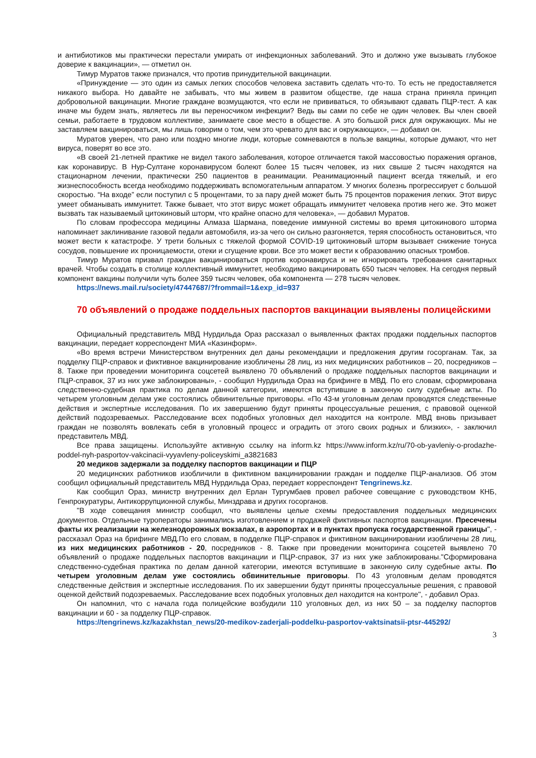и антибиотиков мы практически перестали умирать от инфекционных заболеваний. Это и должно уже вызывать глубокое доверие к вакцинации», — отметил он.
Тимур Муратов также признался, что против принудительной вакцинации.
«Принуждение — это один из самых легких способов человека заставить сделать что-то. То есть не предоставляется никакого выбора. Но давайте не забывать, что мы живем в развитом обществе, где наша страна приняла принцип добровольной вакцинации. Многие граждане возмущаются, что если не прививаться, то обязывают сдавать ПЦР-тест. А как иначе мы будем знать, являетесь ли вы переносчиком инфекции? Ведь вы сами по себе не один человек. Вы член своей семьи, работаете в трудовом коллективе, занимаете свое место в обществе. А это большой риск для окружающих. Мы не заставляем вакцинироваться, мы лишь говорим о том, чем это чревато для вас и окружающих», — добавил он.
Муратов уверен, что рано или поздно многие люди, которые сомневаются в пользе вакцины, которые думают, что нет вируса, поверят во все это.
«В своей 21-летней практике не видел такого заболевания, которое отличается такой массовостью поражения органов, как коронавирус. В Нур-Султане коронавирусом болеют более 15 тысяч человек, из них свыше 2 тысяч находятся на стационарном лечении, практически 250 пациентов в реанимации. Реанимационный пациент всегда тяжелый, и его жизнеспособность всегда необходимо поддерживать вспомогательным аппаратом. У многих болезнь прогрессирует с большой скоростью. “На входе” если поступил с 5 процентами, то за пару дней может быть 75 процентов поражения легких. Этот вирус умеет обманывать иммунитет. Также бывает, что этот вирус может обращать иммунитет человека против него же. Это может вызвать так называемый цитокиновый шторм, что крайне опасно для человека», — добавил Муратов.
По словам профессора медицины Алмаза Шармана, поведение иммунной системы во время цитокинового шторма напоминает заклинивание газовой педали автомобиля, из-за чего он сильно разгоняется, теряя способность остановиться, что может вести к катастрофе. У трети больных с тяжелой формой COVID-19 цитокиновый шторм вызывает снижение тонуса сосудов, повышение их проницаемости, отеки и сгущение крови. Все это может вести к образованию опасных тромбов.
Тимур Муратов призвал граждан вакцинироваться против коронавируса и не игнорировать требования санитарных врачей. Чтобы создать в столице коллективный иммунитет, необходимо вакцинировать 650 тысяч человек. На сегодня первый компонент вакцины получили чуть более 359 тысяч человек, оба компонента — 278 тысяч человек.
https://news.mail.ru/society/47447687/?frommail=1&exp_id=937
70 объявлений о продаже поддельных паспортов вакцинации выявлены полицейскими
Официальный представитель МВД Нурдильда Ораз рассказал о выявленных фактах продажи поддельных паспортов вакцинации, передает корреспондент МИА «Казинформ».
«Во время встречи Министерством внутренних дел даны рекомендации и предложения другим госорганам. Так, за подделку ПЦР-справок и фиктивное вакцинирование изобличены 28 лиц, из них медицинских работников – 20, посредников – 8. Также при проведении мониторинга соцсетей выявлено 70 объявлений о продаже поддельных паспортов вакцинации и ПЦР-справок, 37 из них уже заблокированы», - сообщил Нурдильда Ораз на брифинге в МВД. По его словам, сформирована следственно-судебная практика по делам данной категории, имеются вступившие в законную силу судебные акты. По четырем уголовным делам уже состоялись обвинительные приговоры. «По 43-м уголовным делам проводятся следственные действия и экспертные исследования. По их завершению будут приняты процессуальные решения, с правовой оценкой действий подозреваемых. Расследование всех подобных уголовных дел находится на контроле. МВД вновь призывает граждан не позволять вовлекать себя в уголовный процесс и оградить от этого своих родных и близких», - заключил представитель МВД.
Все права защищены. Используйте активную ссылку на inform.kz https://www.inform.kz/ru/70-ob-yavleniy-o-prodazhe-poddel-nyh-pasportov-vakcinacii-vyyavleny-policeyskimi_a3821683
20 медиков задержали за подделку паспортов вакцинации и ПЦР
20 медицинских работников изобличили в фиктивном вакцинировании граждан и подделке ПЦР-анализов. Об этом сообщил официальный представитель МВД Нурдильда Ораз, передает корреспондент Tengrinews.kz.
Как сообщил Ораз, министр внутренних дел Ерлан Тургумбаев провел рабочее совещание с руководством КНБ, Генпрокуратуры, Антикоррупционной службы, Минздрава и других госорганов.
"В ходе совещания министр сообщил, что выявлены целые схемы предоставления поддельных медицинских документов. Отдельные туроператоры занимались изготовлением и продажей фиктивных паспортов вакцинации. Пресечены факты их реализации на железнодорожных вокзалах, в аэропортах и в пунктах пропуска государственной границы", - рассказал Ораз на брифинге МВД.По его словам, в подделке ПЦР-справок и фиктивном вакцинировании изобличены 28 лиц, из них медицинских работников - 20, посредников - 8. Также при проведении мониторинга соцсетей выявлено 70 объявлений о продаже поддельных паспортов вакцинации и ПЦР-справок, 37 из них уже заблокированы."Сформирована следственно-судебная практика по делам данной категории, имеются вступившие в законную силу судебные акты. По четырем уголовным делам уже состоялись обвинительные приговоры. По 43 уголовным делам проводятся следственные действия и экспертные исследования. По их завершении будут приняты процессуальные решения, с правовой оценкой действий подозреваемых. Расследование всех подобных уголовных дел находится на контроле", - добавил Ораз.
Он напомнил, что с начала года полицейские возбудили 110 уголовных дел, из них 50 – за подделку паспортов вакцинации и 60 - за подделку ПЦР-справок.
https://tengrinews.kz/kazakhstan_news/20-medikov-zaderjali-poddelku-pasportov-vaktsinatsii-ptsr-445292/
3